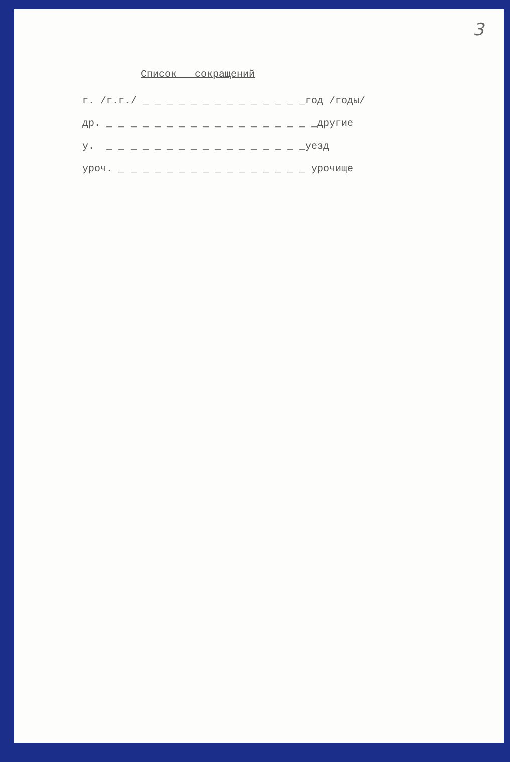3
Список сокращений
г. /г.г./ _ _ _ _ _ _ _ _ _ _ _ _ _ _год /годы/
др. _ _ _ _ _ _ _ _ _ _ _ _ _ _ _ _ _ _другие
у. _ _ _ _ _ _ _ _ _ _ _ _ _ _ _ _ _уезд
уроч. _ _ _ _ _ _ _ _ _ _ _ _ _ _ _ _ урочище